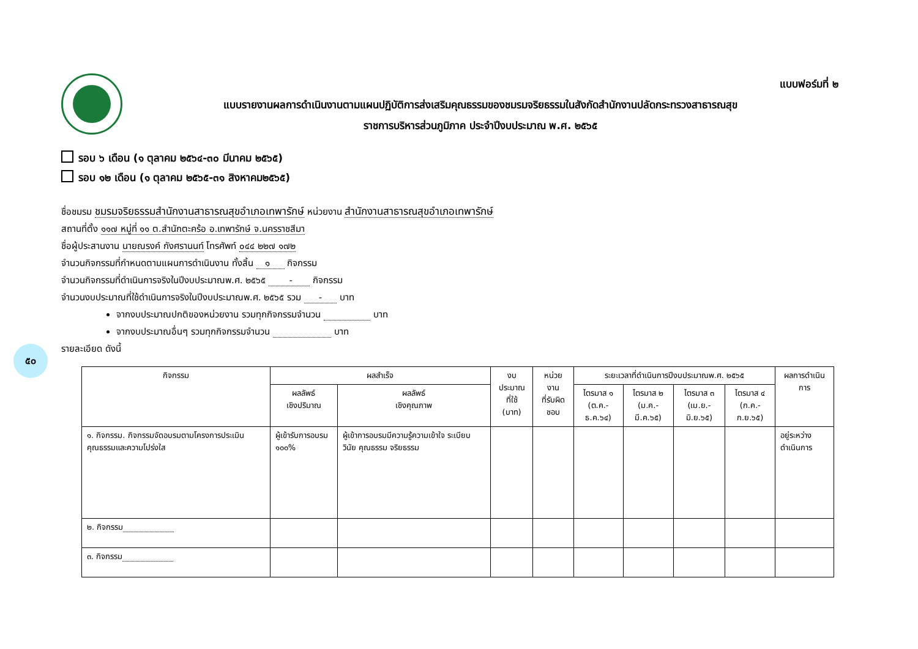๕๐
แบบฟอร์มที่ ๒
แบบรายงานผลการดำเนินงานตามแผนปฏิบัติการส่งเสริมคุณธรรมของชมรมจริยธรรมในสังกัดสำนักงานปลัดกระทรวงสาธารณสุข
ราชการบริหารส่วนภูมิภาค ประจำปีงบประมาณ พ.ศ. ๒๕๖๕
รอบ ๖ เดือน (๑ ตุลาคม ๒๕๖๔-๓๐ มีนาคม ๒๕๖๕)
รอบ ๑๒ เดือน (๑ ตุลาคม ๒๕๖๕-๓๑ สิงหาคม๒๕๖๕)
ชื่อชมรม ชมรมจริยธรรมสำนักงานสาธารณสุขอำเภอเทพารักษ์ หน่วยงาน สำนักงานสาธารณสุขอำเภอเทพารักษ์
สถานที่ตั้ง ๑๑๗ หมู่ที่ ๑๑ ต.สำนักตะคร้อ อ.เทพารักษ์ จ.นครราชสีมา
ชื่อผู้ประสานงาน นายณรงค์ กังศรานนท์ โทรศัพท์ ๐๔๔ ๒๒๗ ๑๗๒
จำนวนกิจกรรมที่กำหนดตามแผนการดำเนินงาน ทั้งสิ้น ๑ กิจกรรม
จำนวนกิจกรรมที่ดำเนินการจริงในปีงบประมาณพ.ศ. ๒๕๖๕ - กิจกรรม
จำนวนงบประมาณที่ใช้ดำเนินการจริงในปีงบประมาณพ.ศ. ๒๕๖๕ รวม - บาท
จากงบประมาณปกติของหน่วยงาน รวมทุกกิจกรรมจำนวน บาท
จากงบประมาณอื่นๆ รวมทุกกิจกรรมจำนวน บาท
รายละเอียด ดังนี้
| กิจกรรม | ผลสำเร็จ | | งบประมาณ ที่ใช้ (บาท) | หน่วยงาน ที่รับผิดชอบ | ระยะเวลาที่ดำเนินการปีงบประมาณพ.ศ. ๒๕๖๕ | | | | ผลการดำเนินการ |
| --- | --- | --- | --- | --- | --- | --- | --- | --- | --- |
| | ผลลัพธ์ เชิงปริมาณ | ผลลัพธ์ เชิงคุณภาพ | | | ไตรมาส ๑ (ต.ค.-ธ.ค.๖๔) | ไตรมาส ๒ (ม.ค.-มี.ค.๖๕) | ไตรมาส ๓ (เม.ย.-มิ.ย.๖๕) | ไตรมาส ๔ (ก.ค.-ก.ย.๖๕) | |
| ๑. กิจกรรม. กิจกรรมจัดอบรมตามโครงการประเมินคุณธรรมและความโปร่งใส | ผู้เข้ารับการอบรม ๑๐๐% | ผู้เข้าการอบรมมีความรู้ความเข้าใจ ระเบียบ วินัย คุณธรรม จริยธรรม | | | | | | | อยู่ระหว่างดำเนินการ |
| ๒. กิจกรรม | | | | | | | | | |
| ๓. กิจกรรม | | | | | | | | | |